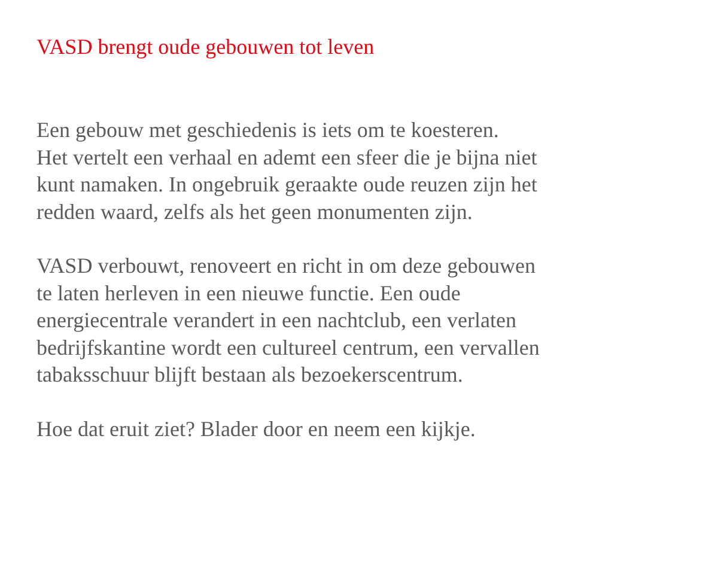VASD brengt oude gebouwen tot leven
Een gebouw met geschiedenis is iets om te koesteren.
Het vertelt een verhaal en ademt een sfeer die je bijna niet
kunt namaken. In ongebruik geraakte oude reuzen zijn het
redden waard, zelfs als het geen monumenten zijn.
VASD verbouwt, renoveert en richt in om deze gebouwen
te laten herleven in een nieuwe functie. Een oude
energiecentrale verandert in een nachtclub, een verlaten
bedrijfskantine wordt een cultureel centrum, een vervallen
tabaksschuur blijft bestaan als bezoekerscentrum.
Hoe dat eruit ziet? Blader door en neem een kijkje.